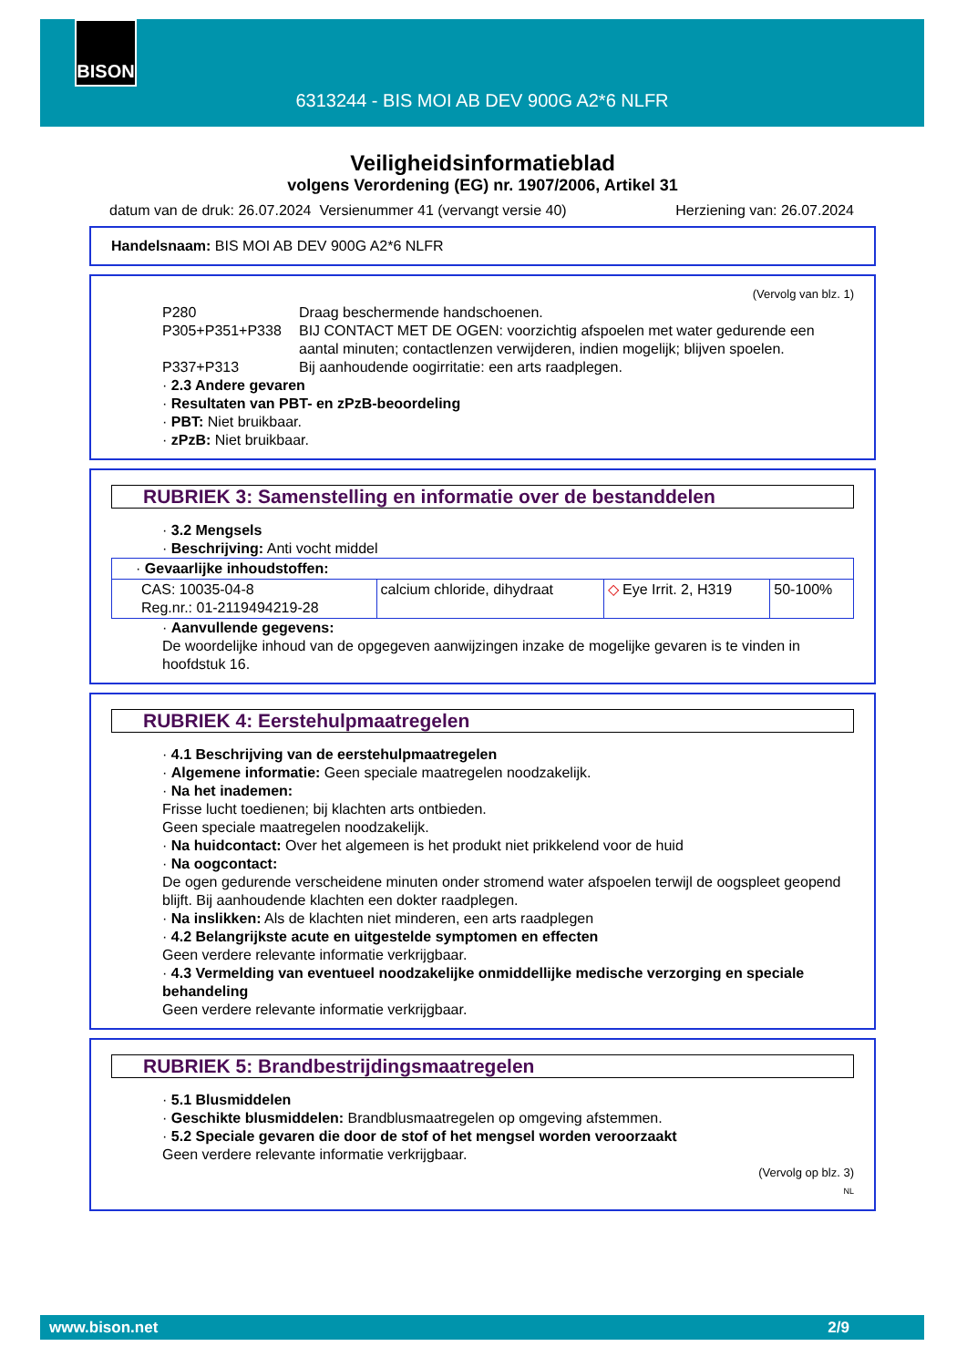BISON
6313244 - BIS MOI AB DEV 900G A2*6 NLFR
Veiligheidsinformatieblad
volgens Verordening (EG) nr. 1907/2006, Artikel 31
datum van de druk: 26.07.2024 Versienummer 41 (vervangt versie 40) Herziening van: 26.07.2024
Handelsnaam: BIS MOI AB DEV 900G A2*6 NLFR
(Vervolg van blz. 1)
P280 Draag beschermende handschoenen. P305+P351+P338 BIJ CONTACT MET DE OGEN: voorzichtig afspoelen met water gedurende een aantal minuten; contactlenzen verwijderen, indien mogelijk; blijven spoelen. P337+P313 Bij aanhoudende oogirritatie: een arts raadplegen.
· 2.3 Andere gevaren
· Resultaten van PBT- en zPzB-beoordeling
· PBT: Niet bruikbaar.
· zPzB: Niet bruikbaar.
RUBRIEK 3: Samenstelling en informatie over de bestanddelen
· 3.2 Mengsels
· Beschrijving: Anti vocht middel
| · Gevaarlijke inhoudstoffen: | | | |
| CAS: 10035-04-8 Reg.nr.: 01-2119494219-28 | calcium chloride, dihydraat | ◇ Eye Irrit. 2, H319 | 50-100% |
· Aanvullende gegevens:
De woordelijke inhoud van de opgegeven aanwijzingen inzake de mogelijke gevaren is te vinden in hoofdstuk 16.
RUBRIEK 4: Eerstehulpmaatregelen
· 4.1 Beschrijving van de eerstehulpmaatregelen
· Algemene informatie: Geen speciale maatregelen noodzakelijk.
· Na het inademen:
Frisse lucht toedienen; bij klachten arts ontbieden.
Geen speciale maatregelen noodzakelijk.
· Na huidcontact: Over het algemeen is het produkt niet prikkelend voor de huid
· Na oogcontact:
De ogen gedurende verscheidene minuten onder stromend water afspoelen terwijl de oogspleet geopend blijft. Bij aanhoudende klachten een dokter raadplegen.
· Na inslikken: Als de klachten niet minderen, een arts raadplegen
· 4.2 Belangrijkste acute en uitgestelde symptomen en effecten
Geen verdere relevante informatie verkrijgbaar.
· 4.3 Vermelding van eventueel noodzakelijke onmiddellijke medische verzorging en speciale behandeling
Geen verdere relevante informatie verkrijgbaar.
RUBRIEK 5: Brandbestrijdingsmaatregelen
· 5.1 Blusmiddelen
· Geschikte blusmiddelen: Brandblusmaatregelen op omgeving afstemmen.
· 5.2 Speciale gevaren die door de stof of het mengsel worden veroorzaakt
Geen verdere relevante informatie verkrijgbaar.
(Vervolg op blz. 3)
NL
www.bison.net 2/9